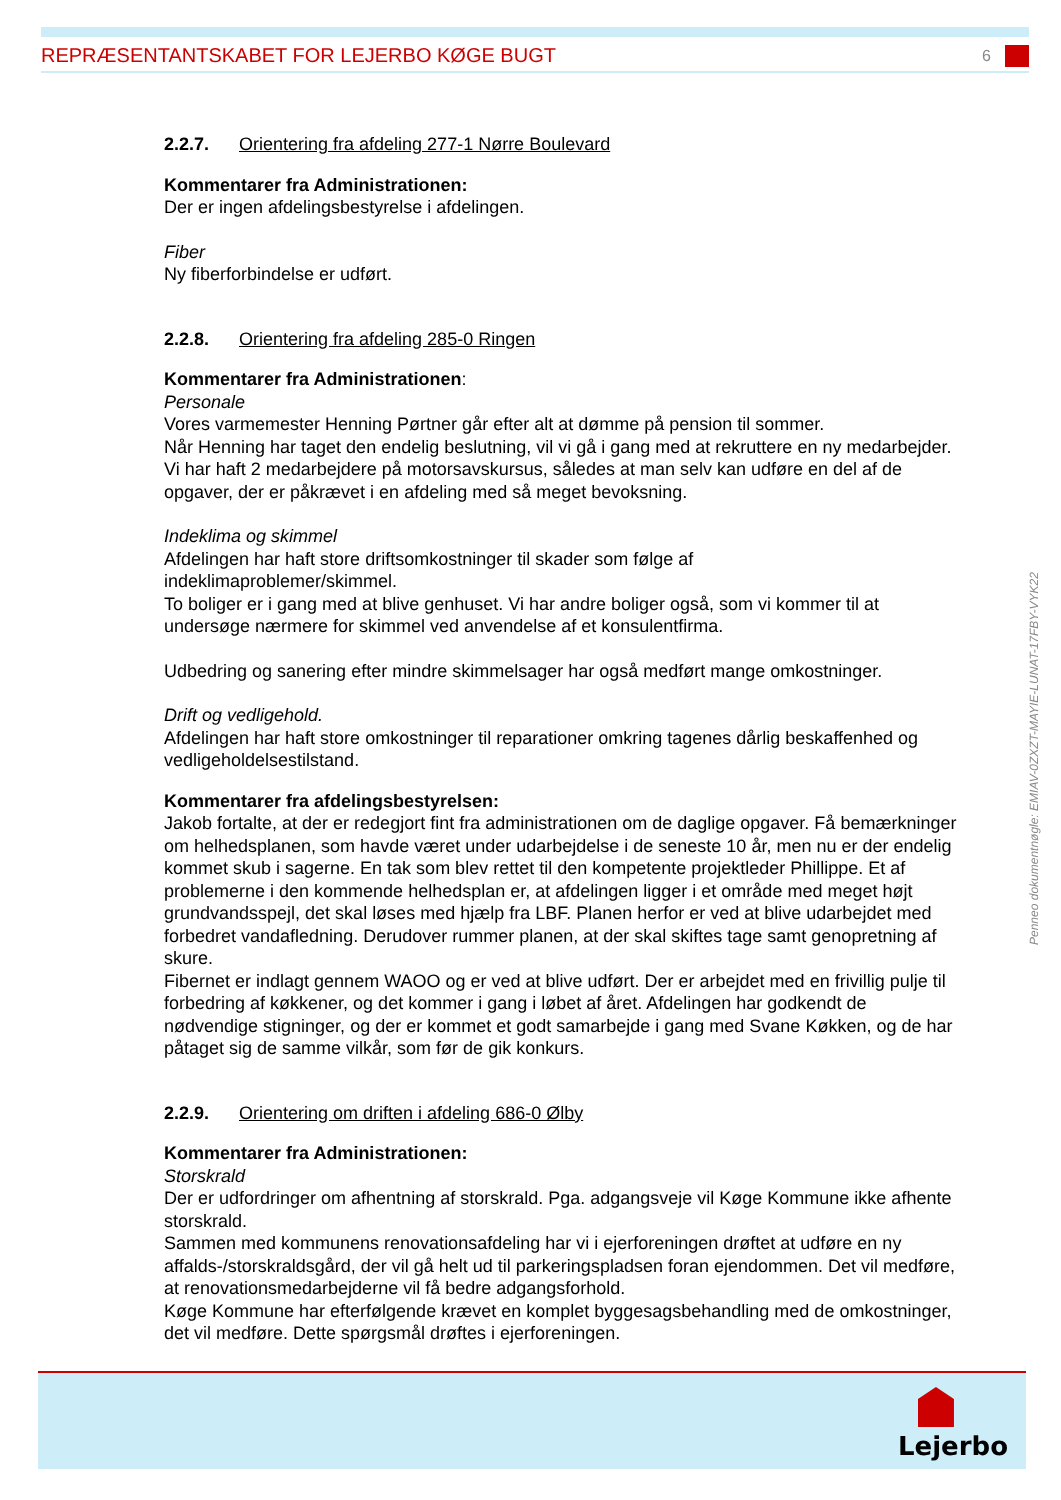REPRÆSENTANTSKABET FOR LEJERBO KØGE BUGT 6
2.2.7. Orientering fra afdeling 277-1 Nørre Boulevard
Kommentarer fra Administrationen:
Der er ingen afdelingsbestyrelse i afdelingen.
Fiber
Ny fiberforbindelse er udført.
2.2.8. Orientering fra afdeling 285-0 Ringen
Kommentarer fra Administrationen:
Personale
Vores varmemester Henning Pørtner går efter alt at dømme på pension til sommer.
Når Henning har taget den endelig beslutning, vil vi gå i gang med at rekruttere en ny medarbejder.
Vi har haft 2 medarbejdere på motorsavskursus, således at man selv kan udføre en del af de opgaver, der er påkrævet i en afdeling med så meget bevoksning.
Indeklima og skimmel
Afdelingen har haft store driftsomkostninger til skader som følge af
indeklimaproblemer/skimmel.
To boliger er i gang med at blive genhuset. Vi har andre boliger også, som vi kommer til at undersøge nærmere for skimmel ved anvendelse af et konsulentfirma.
Udbedring og sanering efter mindre skimmelsager har også medført mange omkostninger.
Drift og vedligehold.
Afdelingen har haft store omkostninger til reparationer omkring tagenes dårlig beskaffenhed og vedligeholdelsestilstand.
Kommentarer fra afdelingsbestyrelsen:
Jakob fortalte, at der er redegjort fint fra administrationen om de daglige opgaver. Få bemærkninger om helhedsplanen, som havde været under udarbejdelse i de seneste 10 år, men nu er der endelig kommet skub i sagerne. En tak som blev rettet til den kompetente projektleder Phillippe. Et af problemerne i den kommende helhedsplan er, at afdelingen ligger i et område med meget højt grundvandsspejl, det skal løses med hjælp fra LBF. Planen herfor er ved at blive udarbejdet med forbedret vandafledning. Derudover rummer planen, at der skal skiftes tage samt genopretning af skure.
Fibernet er indlagt gennem WAOO og er ved at blive udført. Der er arbejdet med en frivillig pulje til forbedring af køkkener, og det kommer i gang i løbet af året. Afdelingen har godkendt de nødvendige stigninger, og der er kommet et godt samarbejde i gang med Svane Køkken, og de har påtaget sig de samme vilkår, som før de gik konkurs.
2.2.9. Orientering om driften i afdeling 686-0 Ølby
Kommentarer fra Administrationen:
Storskrald
Der er udfordringer om afhentning af storskrald. Pga. adgangsveje vil Køge Kommune ikke afhente storskrald.
Sammen med kommunens renovationsafdeling har vi i ejerforeningen drøftet at udføre en ny affalds-/storskraldsgård, der vil gå helt ud til parkeringspladsen foran ejendommen. Det vil medføre, at renovationsmedarbejderne vil få bedre adgangsforhold.
Køge Kommune har efterfølgende krævet en komplet byggesagsbehandling med de omkostninger, det vil medføre. Dette spørgsmål drøftes i ejerforeningen.
Penneo dokumentnøgle: EMIAV-0ZXZT-MAYIE-LUNAT-17FBY-VYK22
Lejerbo